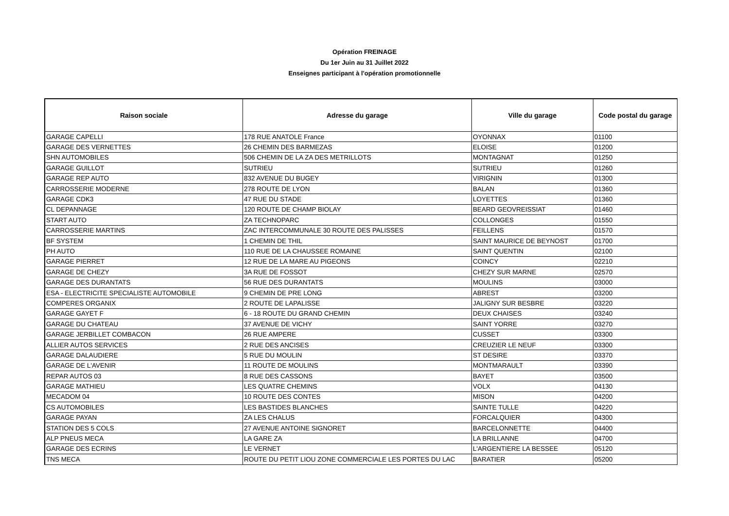Opération FREINAGE
Du 1er Juin au 31 Juillet 2022
Enseignes participant à l'opération promotionnelle
| Raison sociale | Adresse du garage | Ville du garage | Code postal du garage |
| --- | --- | --- | --- |
| GARAGE CAPELLI | 178 RUE ANATOLE France | OYONNAX | 01100 |
| GARAGE DES VERNETTES | 26 CHEMIN DES BARMEZAS | ELOISE | 01200 |
| SHN AUTOMOBILES | 506 CHEMIN DE LA ZA DES METRILLOTS | MONTAGNAT | 01250 |
| GARAGE GUILLOT | SUTRIEU | SUTRIEU | 01260 |
| GARAGE REP AUTO | 832 AVENUE DU BUGEY | VIRIGNIN | 01300 |
| CARROSSERIE MODERNE | 278 ROUTE DE LYON | BALAN | 01360 |
| GARAGE CDK3 | 47 RUE DU STADE | LOYETTES | 01360 |
| CL DEPANNAGE | 120 ROUTE DE CHAMP BIOLAY | BEARD GEOVREISSIAT | 01460 |
| START AUTO | ZA TECHNOPARC | COLLONGES | 01550 |
| CARROSSERIE MARTINS | ZAC INTERCOMMUNALE 30 ROUTE DES PALISSES | FEILLENS | 01570 |
| BF SYSTEM | 1 CHEMIN DE THIL | SAINT MAURICE DE BEYNOST | 01700 |
| PH AUTO | 110 RUE DE LA CHAUSSEE ROMAINE | SAINT QUENTIN | 02100 |
| GARAGE PIERRET | 12 RUE DE LA MARE AU PIGEONS | COINCY | 02210 |
| GARAGE DE CHEZY | 3A RUE DE FOSSOT | CHEZY SUR MARNE | 02570 |
| GARAGE DES DURANTATS | 56 RUE DES DURANTATS | MOULINS | 03000 |
| ESA - ELECTRICITE SPECIALISTE AUTOMOBILE | 9 CHEMIN DE PRE LONG | ABREST | 03200 |
| COMPERES ORGANIX | 2 ROUTE DE LAPALISSE | JALIGNY SUR BESBRE | 03220 |
| GARAGE GAYET F | 6 - 18 ROUTE DU GRAND CHEMIN | DEUX CHAISES | 03240 |
| GARAGE DU CHATEAU | 37 AVENUE DE VICHY | SAINT YORRE | 03270 |
| GARAGE JERBILLET COMBACON | 26 RUE AMPERE | CUSSET | 03300 |
| ALLIER AUTOS SERVICES | 2 RUE DES ANCISES | CREUZIER LE NEUF | 03300 |
| GARAGE DALAUDIERE | 5 RUE DU MOULIN | ST DESIRE | 03370 |
| GARAGE DE L'AVENIR | 11 ROUTE DE MOULINS | MONTMARAULT | 03390 |
| REPAR AUTOS 03 | 8 RUE DES CASSONS | BAYET | 03500 |
| GARAGE MATHIEU | LES QUATRE CHEMINS | VOLX | 04130 |
| MECADOM 04 | 10 ROUTE DES CONTES | MISON | 04200 |
| CS AUTOMOBILES | LES BASTIDES BLANCHES | SAINTE TULLE | 04220 |
| GARAGE PAYAN | ZA LES CHALUS | FORCALQUIER | 04300 |
| STATION DES 5 COLS | 27 AVENUE ANTOINE SIGNORET | BARCELONNETTE | 04400 |
| ALP PNEUS MECA | LA GARE ZA | LA BRILLANNE | 04700 |
| GARAGE DES ECRINS | LE VERNET | L'ARGENTIERE LA BESSEE | 05120 |
| TNS MECA | ROUTE DU PETIT LIOU ZONE COMMERCIALE LES PORTES DU LAC | BARATIER | 05200 |